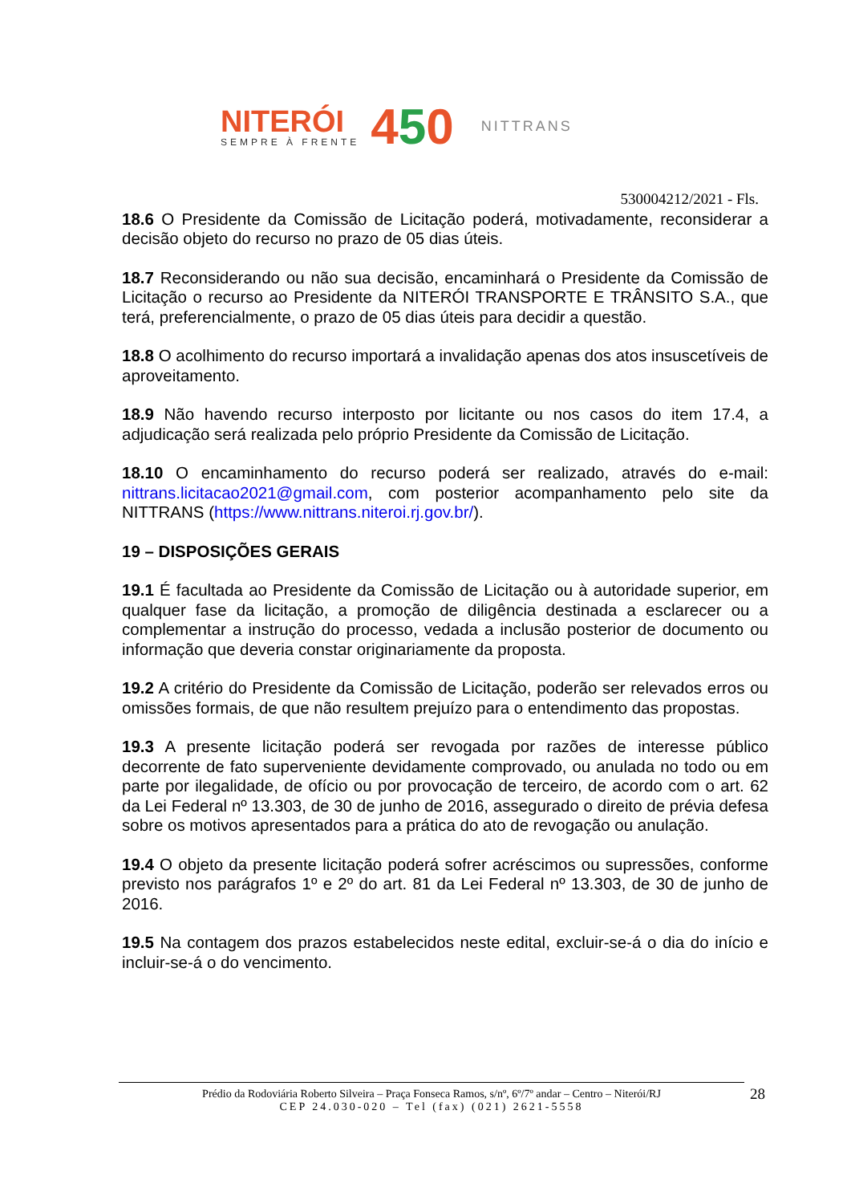NITERÓI
SEMPRE À FRENTE
450
NITTRANS
530004212/2021 - Fls.
18.6 O Presidente da Comissão de Licitação poderá, motivadamente, reconsiderar a decisão objeto do recurso no prazo de 05 dias úteis.
18.7 Reconsiderando ou não sua decisão, encaminhará o Presidente da Comissão de Licitação o recurso ao Presidente da NITERÓI TRANSPORTE E TRÂNSITO S.A., que terá, preferencialmente, o prazo de 05 dias úteis para decidir a questão.
18.8 O acolhimento do recurso importará a invalidação apenas dos atos insuscetíveis de aproveitamento.
18.9 Não havendo recurso interposto por licitante ou nos casos do item 17.4, a adjudicação será realizada pelo próprio Presidente da Comissão de Licitação.
18.10 O encaminhamento do recurso poderá ser realizado, através do e-mail: nittrans.licitacao2021@gmail.com, com posterior acompanhamento pelo site da NITTRANS (https://www.nittrans.niteroi.rj.gov.br/).
19 – DISPOSIÇÕES GERAIS
19.1 É facultada ao Presidente da Comissão de Licitação ou à autoridade superior, em qualquer fase da licitação, a promoção de diligência destinada a esclarecer ou a complementar a instrução do processo, vedada a inclusão posterior de documento ou informação que deveria constar originariamente da proposta.
19.2 A critério do Presidente da Comissão de Licitação, poderão ser relevados erros ou omissões formais, de que não resultem prejuízo para o entendimento das propostas.
19.3 A presente licitação poderá ser revogada por razões de interesse público decorrente de fato superveniente devidamente comprovado, ou anulada no todo ou em parte por ilegalidade, de ofício ou por provocação de terceiro, de acordo com o art. 62 da Lei Federal nº 13.303, de 30 de junho de 2016, assegurado o direito de prévia defesa sobre os motivos apresentados para a prática do ato de revogação ou anulação.
19.4 O objeto da presente licitação poderá sofrer acréscimos ou supressões, conforme previsto nos parágrafos 1º e 2º do art. 81 da Lei Federal nº 13.303, de 30 de junho de 2016.
19.5 Na contagem dos prazos estabelecidos neste edital, excluir-se-á o dia do início e incluir-se-á o do vencimento.
Prédio da Rodoviária Roberto Silveira – Praça Fonseca Ramos, s/nº, 6º/7º andar – Centro – Niterói/RJ
CEP 24.030-020 – Tel (fax) (021) 2621-5558
28